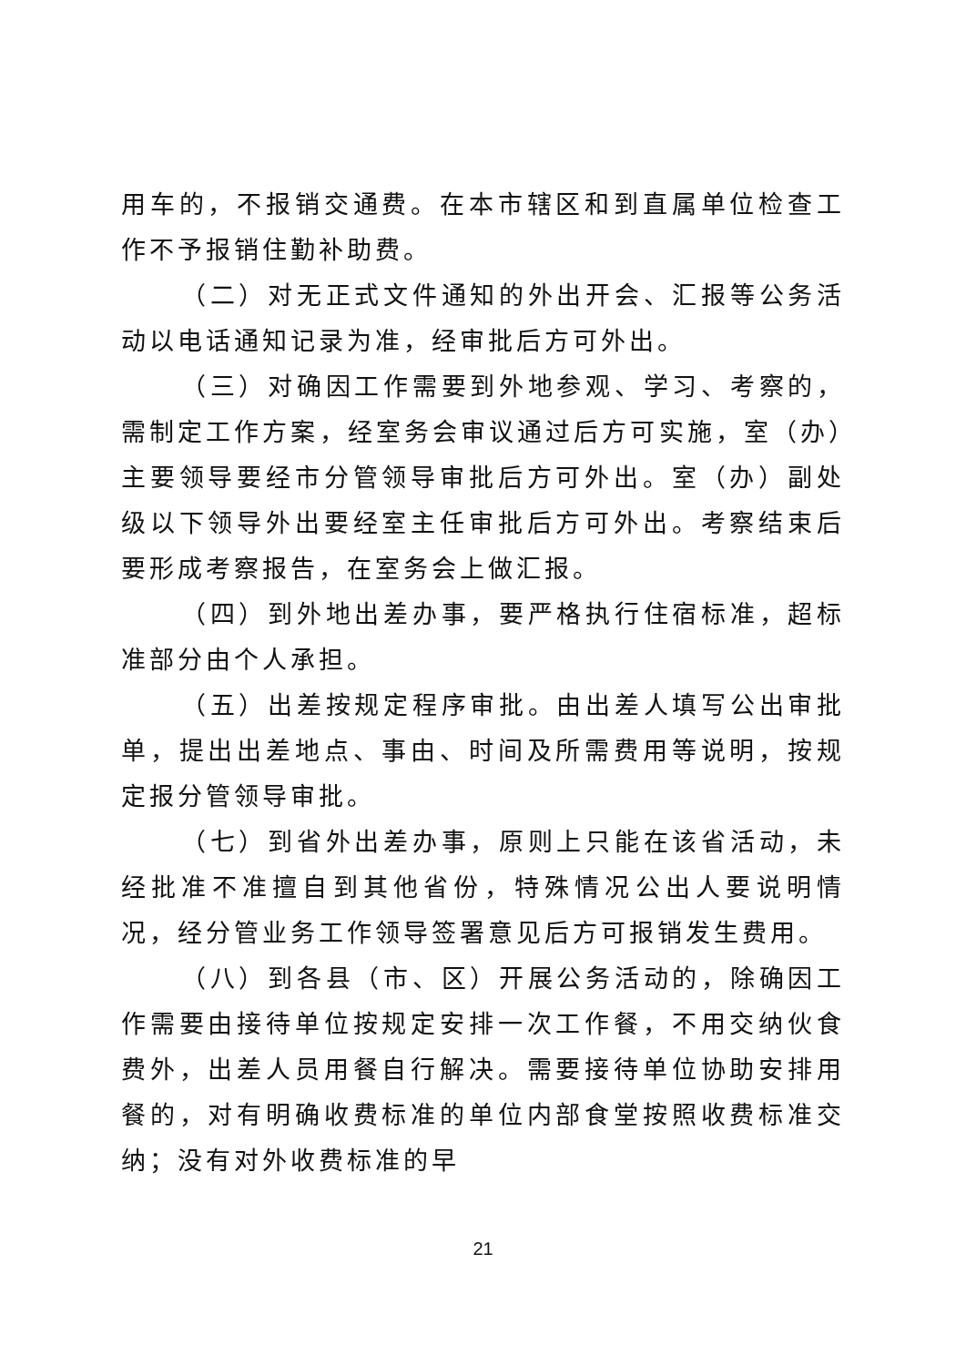用车的，不报销交通费。在本市辖区和到直属单位检查工作不予报销住勤补助费。
（二）对无正式文件通知的外出开会、汇报等公务活动以电话通知记录为准，经审批后方可外出。
（三）对确因工作需要到外地参观、学习、考察的，需制定工作方案，经室务会审议通过后方可实施，室（办）主要领导要经市分管领导审批后方可外出。室（办）副处级以下领导外出要经室主任审批后方可外出。考察结束后要形成考察报告，在室务会上做汇报。
（四）到外地出差办事，要严格执行住宿标准，超标准部分由个人承担。
（五）出差按规定程序审批。由出差人填写公出审批单，提出出差地点、事由、时间及所需费用等说明，按规定报分管领导审批。
（七）到省外出差办事，原则上只能在该省活动，未经批准不准擅自到其他省份，特殊情况公出人要说明情况，经分管业务工作领导签署意见后方可报销发生费用。
（八）到各县（市、区）开展公务活动的，除确因工作需要由接待单位按规定安排一次工作餐，不用交纳伙食费外，出差人员用餐自行解决。需要接待单位协助安排用餐的，对有明确收费标准的单位内部食堂按照收费标准交纳；没有对外收费标准的早
21